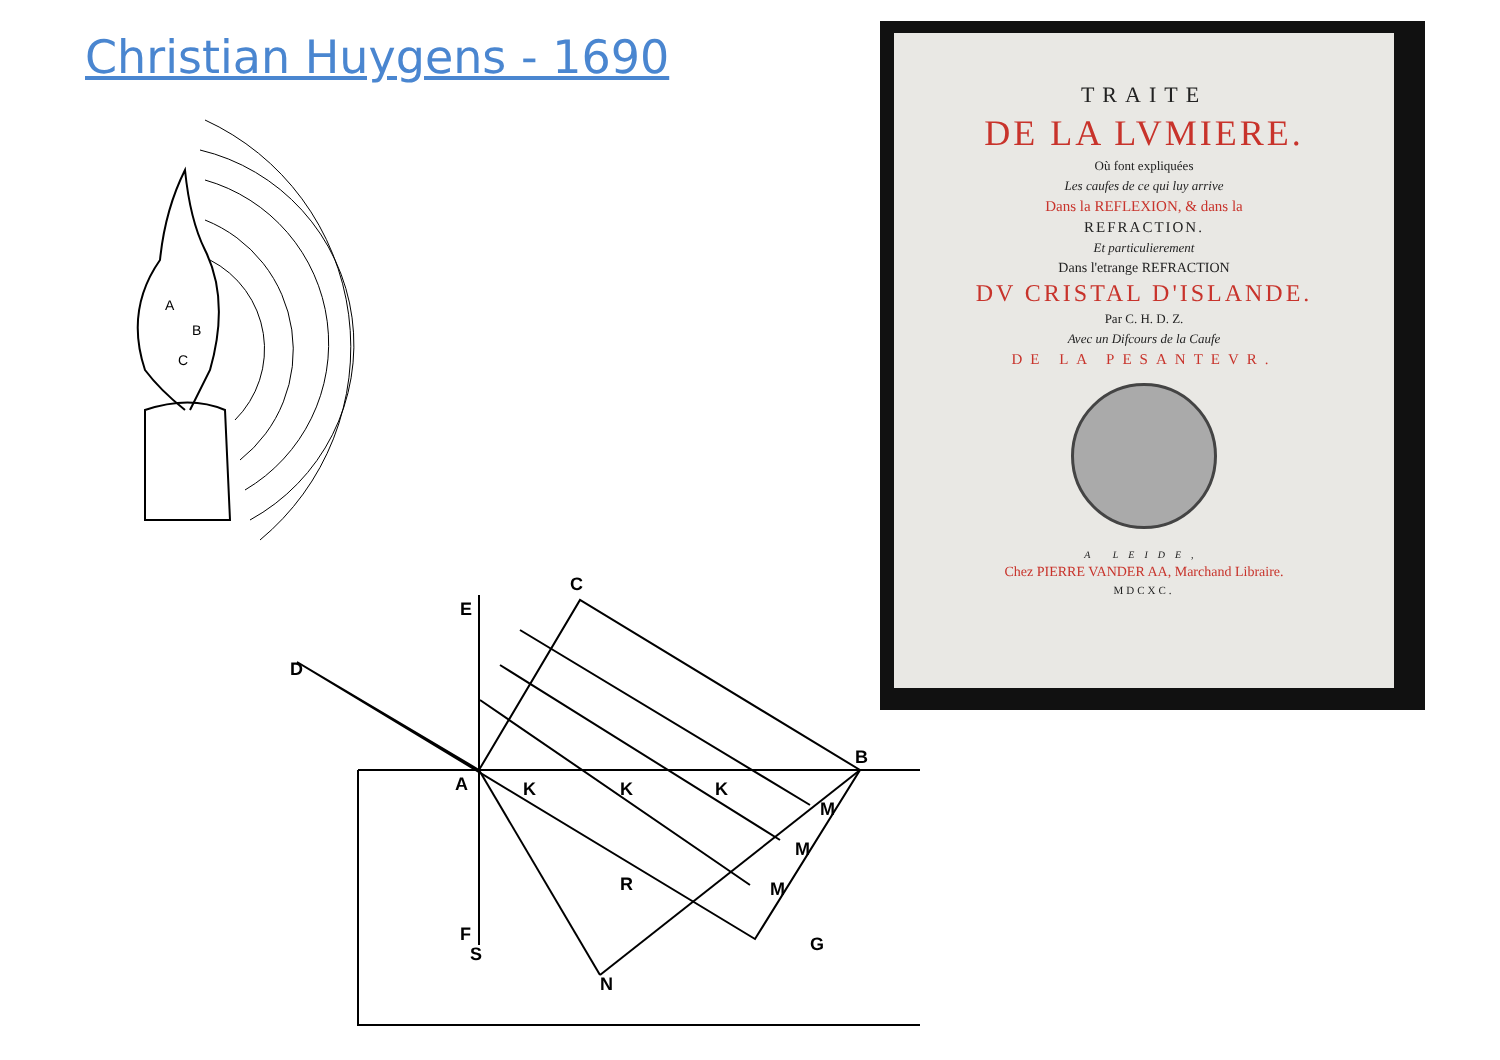Christian Huygens - 1690
A
B
C
D
E
C
B
A
F
N
G
S
R
K
K
K
M
M
M
TRAITE
DE LA LVMIERE.
Où font expliquées
Les caufes de ce qui luy arrive
Dans la REFLEXION, & dans la
REFRACTION.
Et particulierement
Dans l'etrange REFRACTION
DV CRISTAL D'ISLANDE.
Par C. H. D. Z.
Avec un Difcours de la Caufe
DE LA PESANTEVR.
A LEIDE,
Chez PIERRE VANDER AA, Marchand Libraire.
MDCXC.